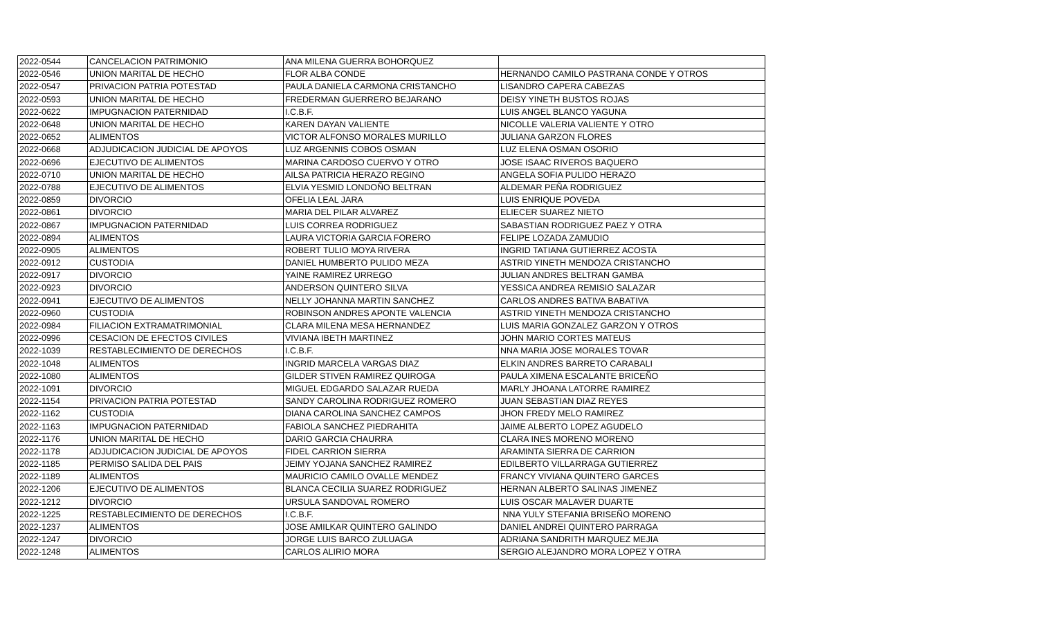| 2022-0544 | CANCELACION PATRIMONIO | ANA MILENA GUERRA BOHORQUEZ | |
| 2022-0546 | UNION MARITAL DE HECHO | FLOR ALBA CONDE | HERNANDO CAMILO PASTRANA CONDE Y OTROS |
| 2022-0547 | PRIVACION PATRIA POTESTAD | PAULA DANIELA CARMONA CRISTANCHO | LISANDRO CAPERA CABEZAS |
| 2022-0593 | UNION MARITAL DE HECHO | FREDERMAN GUERRERO BEJARANO | DEISY YINETH BUSTOS ROJAS |
| 2022-0622 | IMPUGNACION PATERNIDAD | I.C.B.F. | LUIS ANGEL BLANCO YAGUNA |
| 2022-0648 | UNION MARITAL DE HECHO | KAREN DAYAN VALIENTE | NICOLLE VALERIA VALIENTE Y OTRO |
| 2022-0652 | ALIMENTOS | VICTOR ALFONSO MORALES MURILLO | JULIANA GARZON FLORES |
| 2022-0668 | ADJUDICACION JUDICIAL DE APOYOS | LUZ ARGENNIS COBOS OSMAN | LUZ ELENA OSMAN OSORIO |
| 2022-0696 | EJECUTIVO DE ALIMENTOS | MARINA CARDOSO CUERVO Y OTRO | JOSE ISAAC RIVEROS BAQUERO |
| 2022-0710 | UNION MARITAL DE HECHO | AILSA PATRICIA HERAZO REGINO | ANGELA SOFIA PULIDO HERAZO |
| 2022-0788 | EJECUTIVO DE ALIMENTOS | ELVIA YESMID LONDOÑO BELTRAN | ALDEMAR PEÑA RODRIGUEZ |
| 2022-0859 | DIVORCIO | OFELIA LEAL JARA | LUIS ENRIQUE POVEDA |
| 2022-0861 | DIVORCIO | MARIA DEL PILAR ALVAREZ | ELIECER SUAREZ NIETO |
| 2022-0867 | IMPUGNACION PATERNIDAD | LUIS CORREA RODRIGUEZ | SABASTIAN RODRIGUEZ PAEZ Y OTRA |
| 2022-0894 | ALIMENTOS | LAURA VICTORIA GARCIA FORERO | FELIPE LOZADA ZAMUDIO |
| 2022-0905 | ALIMENTOS | ROBERT TULIO MOYA RIVERA | INGRID TATIANA GUTIERREZ ACOSTA |
| 2022-0912 | CUSTODIA | DANIEL HUMBERTO PULIDO MEZA | ASTRID YINETH MENDOZA CRISTANCHO |
| 2022-0917 | DIVORCIO | YAINE RAMIREZ URREGO | JULIAN ANDRES BELTRAN GAMBA |
| 2022-0923 | DIVORCIO | ANDERSON QUINTERO SILVA | YESSICA ANDREA REMISIO SALAZAR |
| 2022-0941 | EJECUTIVO DE ALIMENTOS | NELLY JOHANNA MARTIN SANCHEZ | CARLOS ANDRES BATIVA BABATIVA |
| 2022-0960 | CUSTODIA | ROBINSON ANDRES APONTE VALENCIA | ASTRID YINETH MENDOZA CRISTANCHO |
| 2022-0984 | FILIACION EXTRAMATRIMONIAL | CLARA MILENA MESA HERNANDEZ | LUIS MARIA GONZALEZ GARZON Y OTROS |
| 2022-0996 | CESACION DE EFECTOS CIVILES | VIVIANA IBETH MARTINEZ | JOHN MARIO CORTES MATEUS |
| 2022-1039 | RESTABLECIMIENTO DE DERECHOS | I.C.B.F. | NNA MARIA JOSE MORALES TOVAR |
| 2022-1048 | ALIMENTOS | INGRID MARCELA VARGAS DIAZ | ELKIN ANDRES BARRETO CARABALI |
| 2022-1080 | ALIMENTOS | GILDER STIVEN RAMIREZ QUIROGA | PAULA XIMENA ESCALANTE BRICEÑO |
| 2022-1091 | DIVORCIO | MIGUEL EDGARDO SALAZAR RUEDA | MARLY JHOANA LATORRE RAMIREZ |
| 2022-1154 | PRIVACION PATRIA POTESTAD | SANDY CAROLINA RODRIGUEZ ROMERO | JUAN SEBASTIAN DIAZ REYES |
| 2022-1162 | CUSTODIA | DIANA CAROLINA SANCHEZ CAMPOS | JHON FREDY MELO RAMIREZ |
| 2022-1163 | IMPUGNACION PATERNIDAD | FABIOLA SANCHEZ PIEDRAHITA | JAIME ALBERTO LOPEZ AGUDELO |
| 2022-1176 | UNION MARITAL DE HECHO | DARIO GARCIA CHAURRA | CLARA INES MORENO MORENO |
| 2022-1178 | ADJUDICACION JUDICIAL DE APOYOS | FIDEL CARRION SIERRA | ARAMINTA SIERRA DE CARRION |
| 2022-1185 | PERMISO SALIDA DEL PAIS | JEIMY YOJANA SANCHEZ RAMIREZ | EDILBERTO VILLARRAGA GUTIERREZ |
| 2022-1189 | ALIMENTOS | MAURICIO CAMILO OVALLE MENDEZ | FRANCY VIVIANA QUINTERO GARCES |
| 2022-1206 | EJECUTIVO DE ALIMENTOS | BLANCA CECILIA SUAREZ RODRIGUEZ | HERNAN ALBERTO SALINAS JIMENEZ |
| 2022-1212 | DIVORCIO | URSULA SANDOVAL ROMERO | LUIS OSCAR MALAVER DUARTE |
| 2022-1225 | RESTABLECIMIENTO DE DERECHOS | I.C.B.F. | NNA YULY STEFANIA BRISEÑO MORENO |
| 2022-1237 | ALIMENTOS | JOSE AMILKAR QUINTERO GALINDO | DANIEL ANDREI QUINTERO PARRAGA |
| 2022-1247 | DIVORCIO | JORGE LUIS BARCO ZULUAGA | ADRIANA SANDRITH MARQUEZ MEJIA |
| 2022-1248 | ALIMENTOS | CARLOS ALIRIO MORA | SERGIO ALEJANDRO MORA LOPEZ Y OTRA |